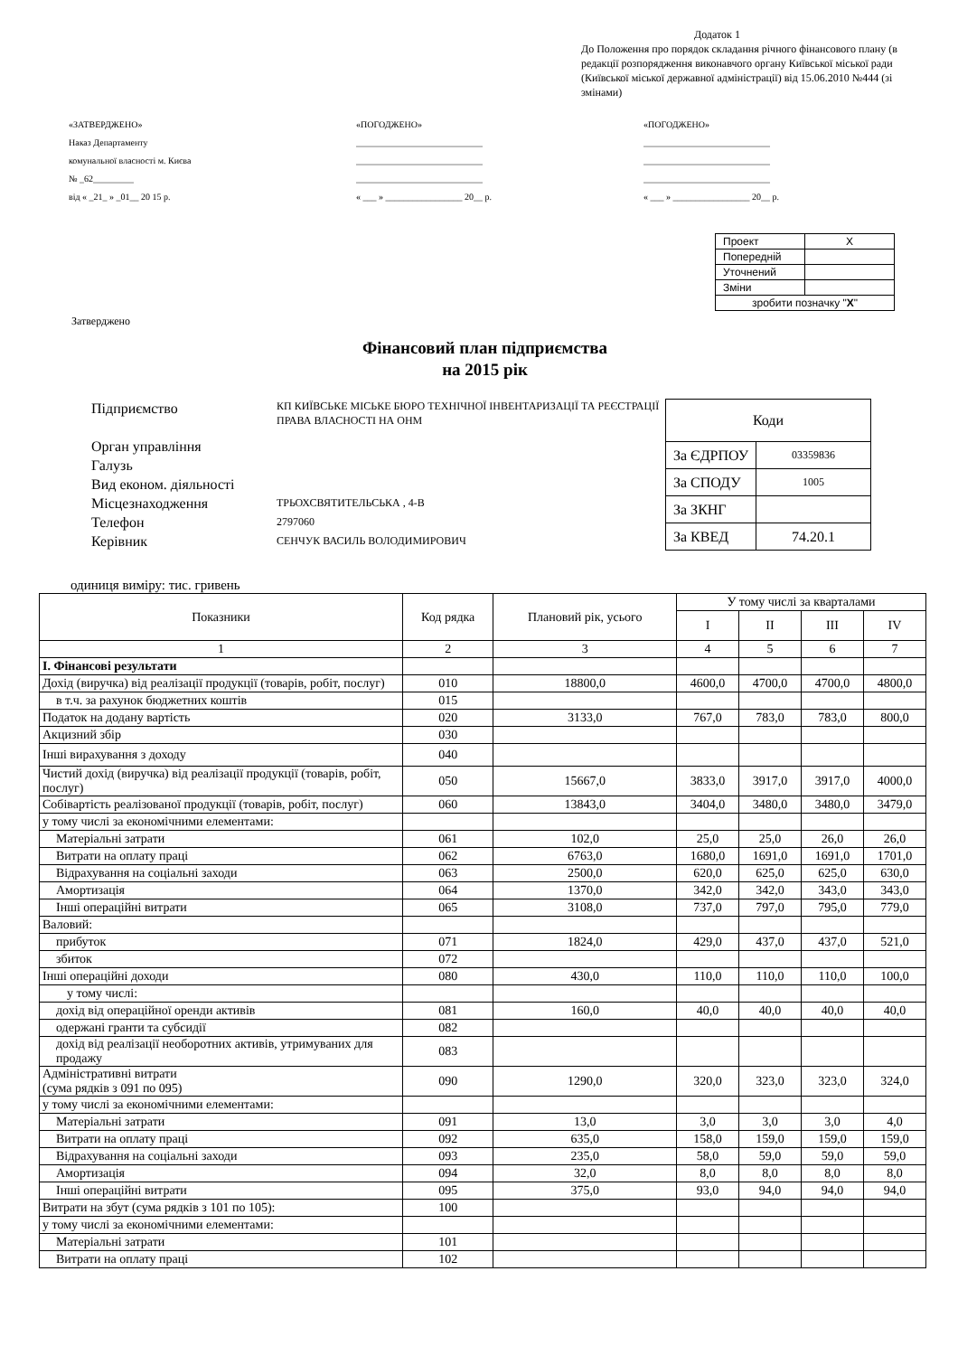Додаток 1
До Положення про порядок складання річного фінансового плану (в редакції розпорядження виконавчого органу Київської міської ради (Київської міської державної адміністрації) від 15.06.2010 №444 (зі змінами)
«ЗАТВЕРДЖЕНО»
Наказ Департаменту
комунальної власності м. Києва
№ _62_________
від « _21_ » _01__ 20 15 р.
«ПОГОДЖЕНО»
____________________________
____________________________
____________________________
« ___ » _________________ 20__ р.
«ПОГОДЖЕНО»
____________________________
____________________________
____________________________
« ___ » _________________ 20__ р.
| Проект | X |
| Попередній | |
| Уточнений | |
| Зміни | |
| зробити позначку " X " | |
Затверджено
Фінансовий план підприємства
на 2015 рік
Підприємство
Орган управління
Галузь
Вид економ. діяльності
Місцезнаходження
Телефон
Керівник
КП КИЇВСЬКЕ МІСЬКЕ БЮРО ТЕХНІЧНОЇ ІНВЕНТАРИЗАЦІЇ ТА РЕЄСТРАЦІЇ ПРАВА ВЛАСНОСТІ НА ОНМ
ТРЬОХСВЯТИТЕЛЬСЬКА , 4-В
2797060
СЕНЧУК ВАСИЛЬ ВОЛОДИМИРОВИЧ
| Коди | |
| За ЄДРПОУ | 03359836 |
| За СПОДУ | 1005 |
| За ЗКНГ | |
| За КВЕД | 74.20.1 |
одиниця виміру: тис. гривень
| Показники | Код рядка | Плановий рік, усього | У тому числі за кварталами | | | |
| --- | --- | --- | --- | --- | --- | --- |
| | | | I | II | III | IV |
| 1 | 2 | 3 | 4 | 5 | 6 | 7 |
| I. Фінансові результати | | | | | | |
| Дохід (виручка) від реалізації продукції (товарів, робіт, послуг) | 010 | 18800,0 | 4600,0 | 4700,0 | 4700,0 | 4800,0 |
| в т.ч. за рахунок бюджетних коштів | 015 | | | | | |
| Податок на додану вартість | 020 | 3133,0 | 767,0 | 783,0 | 783,0 | 800,0 |
| Акцизний збір | 030 | | | | | |
| Інші вирахування з доходу | 040 | | | | | |
| Чистий дохід (виручка) від реалізації продукції (товарів, робіт, послуг) | 050 | 15667,0 | 3833,0 | 3917,0 | 3917,0 | 4000,0 |
| Собівартість реалізованої продукції (товарів, робіт, послуг) | 060 | 13843,0 | 3404,0 | 3480,0 | 3480,0 | 3479,0 |
| у тому числі за економічними елементами: | | | | | | |
| Матеріальні затрати | 061 | 102,0 | 25,0 | 25,0 | 26,0 | 26,0 |
| Витрати на оплату праці | 062 | 6763,0 | 1680,0 | 1691,0 | 1691,0 | 1701,0 |
| Відрахування на соціальні заходи | 063 | 2500,0 | 620,0 | 625,0 | 625,0 | 630,0 |
| Амортизація | 064 | 1370,0 | 342,0 | 342,0 | 343,0 | 343,0 |
| Інші операційні витрати | 065 | 3108,0 | 737,0 | 797,0 | 795,0 | 779,0 |
| Валовий: | | | | | | |
| прибуток | 071 | 1824,0 | 429,0 | 437,0 | 437,0 | 521,0 |
| збиток | 072 | | | | | |
| Інші операційні доходи | 080 | 430,0 | 110,0 | 110,0 | 110,0 | 100,0 |
| у тому числі: | | | | | | |
| дохід від операційної оренди активів | 081 | 160,0 | 40,0 | 40,0 | 40,0 | 40,0 |
| одержані гранти та субсидії | 082 | | | | | |
| дохід від реалізації необоротних активів, утримуваних для продажу | 083 | | | | | |
| Адміністративні витрати (сума рядків з 091 по 095) | 090 | 1290,0 | 320,0 | 323,0 | 323,0 | 324,0 |
| у тому числі за економічними елементами: | | | | | | |
| Матеріальні затрати | 091 | 13,0 | 3,0 | 3,0 | 3,0 | 4,0 |
| Витрати на оплату праці | 092 | 635,0 | 158,0 | 159,0 | 159,0 | 159,0 |
| Відрахування на соціальні заходи | 093 | 235,0 | 58,0 | 59,0 | 59,0 | 59,0 |
| Амортизація | 094 | 32,0 | 8,0 | 8,0 | 8,0 | 8,0 |
| Інші операційні витрати | 095 | 375,0 | 93,0 | 94,0 | 94,0 | 94,0 |
| Витрати на збут (сума рядків з 101 по 105): | 100 | | | | | |
| у тому числі за економічними елементами: | | | | | | |
| Матеріальні затрати | 101 | | | | | |
| Витрати на оплату праці | 102 | | | | | |